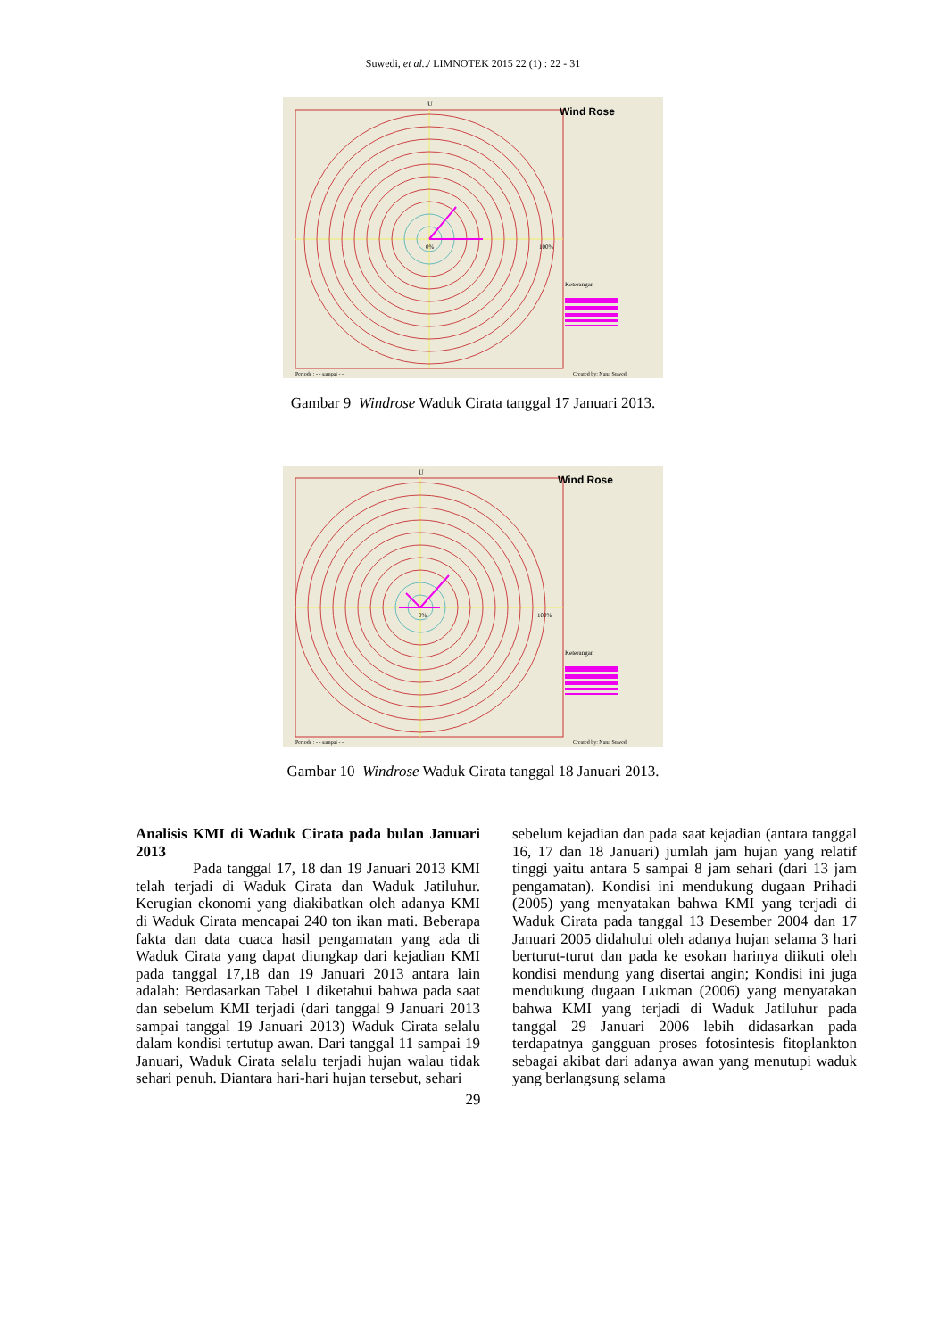Suwedi, et al../ LIMNOTEK 2015 22 (1) : 22 - 31
U
Wind Rose
0%
100%
Keterangan
Periode : - - sampai - -
Created by: Nana Suwedi
Gambar 9 Windrose Waduk Cirata tanggal 17 Januari 2013.
U
Wind Rose
0%
100%
Keterangan
Periode : - - sampai - -
Created by: Nana Suwedi
Gambar 10 Windrose Waduk Cirata tanggal 18 Januari 2013.
Analisis KMI di Waduk Cirata pada bulan Januari 2013
Pada tanggal 17, 18 dan 19 Januari 2013 KMI telah terjadi di Waduk Cirata dan Waduk Jatiluhur. Kerugian ekonomi yang diakibatkan oleh adanya KMI di Waduk Cirata mencapai 240 ton ikan mati. Beberapa fakta dan data cuaca hasil pengamatan yang ada di Waduk Cirata yang dapat diungkap dari kejadian KMI pada tanggal 17,18 dan 19 Januari 2013 antara lain adalah: Berdasarkan Tabel 1 diketahui bahwa pada saat dan sebelum KMI terjadi (dari tanggal 9 Januari 2013 sampai tanggal 19 Januari 2013) Waduk Cirata selalu dalam kondisi tertutup awan. Dari tanggal 11 sampai 19 Januari, Waduk Cirata selalu terjadi hujan walau tidak sehari penuh. Diantara hari-hari hujan tersebut, sehari
sebelum kejadian dan pada saat kejadian (antara tanggal 16, 17 dan 18 Januari) jumlah jam hujan yang relatif tinggi yaitu antara 5 sampai 8 jam sehari (dari 13 jam pengamatan). Kondisi ini mendukung dugaan Prihadi (2005) yang menyatakan bahwa KMI yang terjadi di Waduk Cirata pada tanggal 13 Desember 2004 dan 17 Januari 2005 didahului oleh adanya hujan selama 3 hari berturut-turut dan pada ke esokan harinya diikuti oleh kondisi mendung yang disertai angin; Kondisi ini juga mendukung dugaan Lukman (2006) yang menyatakan bahwa KMI yang terjadi di Waduk Jatiluhur pada tanggal 29 Januari 2006 lebih didasarkan pada terdapatnya gangguan proses fotosintesis fitoplankton sebagai akibat dari adanya awan yang menutupi waduk yang berlangsung selama
29